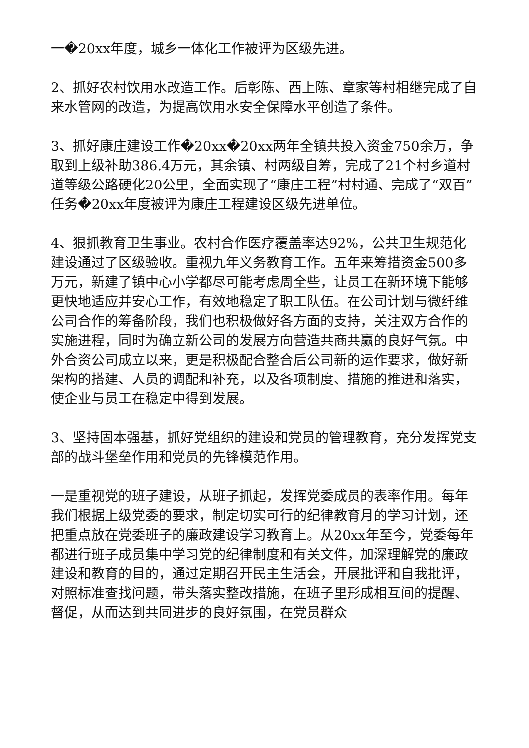一�20xx年度，城乡一体化工作被评为区级先进。
2、抓好农村饮用水改造工作。后彰陈、西上陈、章家等村相继完成了自来水管网的改造，为提高饮用水安全保障水平创造了条件。
3、抓好康庄建设工作�20xx�20xx两年全镇共投入资金750余万，争取到上级补助386.4万元，其余镇、村两级自筹，完成了21个村乡道村道等级公路硬化20公里，全面实现了“康庄工程”村村通、完成了“双百”任务�20xx年度被评为康庄工程建设区级先进单位。
4、狠抓教育卫生事业。农村合作医疗覆盖率达92%，公共卫生规范化建设通过了区级验收。重视九年义务教育工作。五年来筹措资金500多万元，新建了镇中心小学都尽可能考虑周全些，让员工在新环境下能够更快地适应并安心工作，有效地稳定了职工队伍。在公司计划与微纤维公司合作的筹备阶段，我们也积极做好各方面的支持，关注双方合作的实施进程，同时为确立新公司的发展方向营造共商共赢的良好气氛。中外合资公司成立以来，更是积极配合整合后公司新的运作要求，做好新架构的搭建、人员的调配和补充，以及各项制度、措施的推进和落实，使企业与员工在稳定中得到发展。
3、坚持固本强基，抓好党组织的建设和党员的管理教育，充分发挥党支部的战斗堡垒作用和党员的先锋模范作用。
一是重视党的班子建设，从班子抓起，发挥党委成员的表率作用。每年我们根据上级党委的要求，制定切实可行的纪律教育月的学习计划，还把重点放在党委班子的廉政建设学习教育上。从20xx年至今，党委每年都进行班子成员集中学习党的纪律制度和有关文件，加深理解党的廉政建设和教育的目的，通过定期召开民主生活会，开展批评和自我批评，对照标准查找问题，带头落实整改措施，在班子里形成相互间的提醒、督促，从而达到共同进步的良好氛围，在党员群众